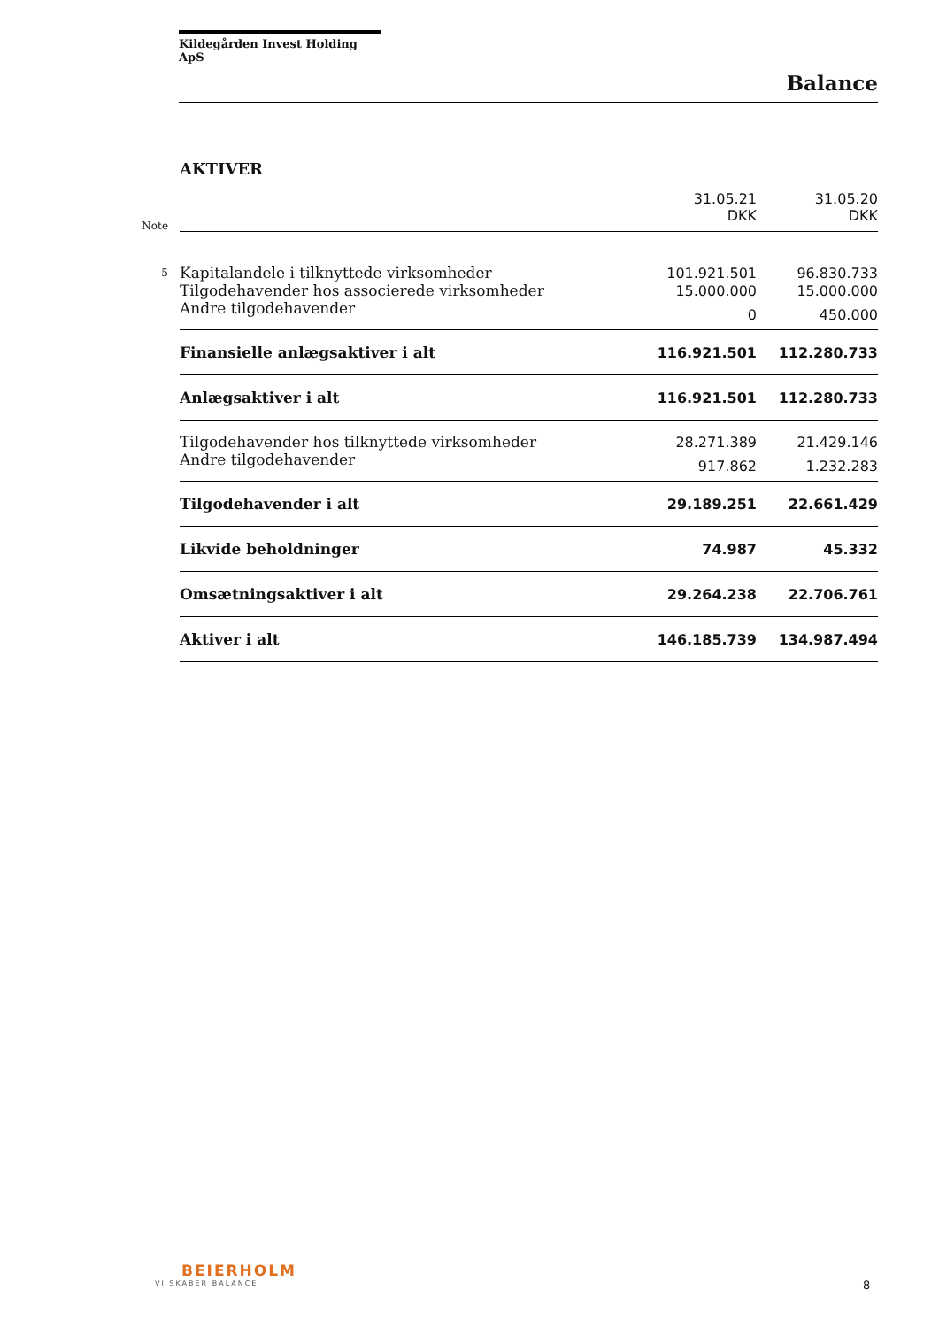Kildegården Invest Holding ApS
Balance
AKTIVER
| Note | | 31.05.21 DKK | 31.05.20 DKK |
| --- | --- | --- | --- |
| 5 | Kapitalandele i tilknyttede virksomheder | 101.921.501 | 96.830.733 |
| | Tilgodehavender hos associerede virksomheder | 15.000.000 | 15.000.000 |
| | Andre tilgodehavender | 0 | 450.000 |
| | Finansielle anlægsaktiver i alt | 116.921.501 | 112.280.733 |
| | Anlægsaktiver i alt | 116.921.501 | 112.280.733 |
| | Tilgodehavender hos tilknyttede virksomheder | 28.271.389 | 21.429.146 |
| | Andre tilgodehavender | 917.862 | 1.232.283 |
| | Tilgodehavender i alt | 29.189.251 | 22.661.429 |
| | Likvide beholdninger | 74.987 | 45.332 |
| | Omsætningsaktiver i alt | 29.264.238 | 22.706.761 |
| | Aktiver i alt | 146.185.739 | 134.987.494 |
BEIERHOLM
VI SKABER BALANCE
8